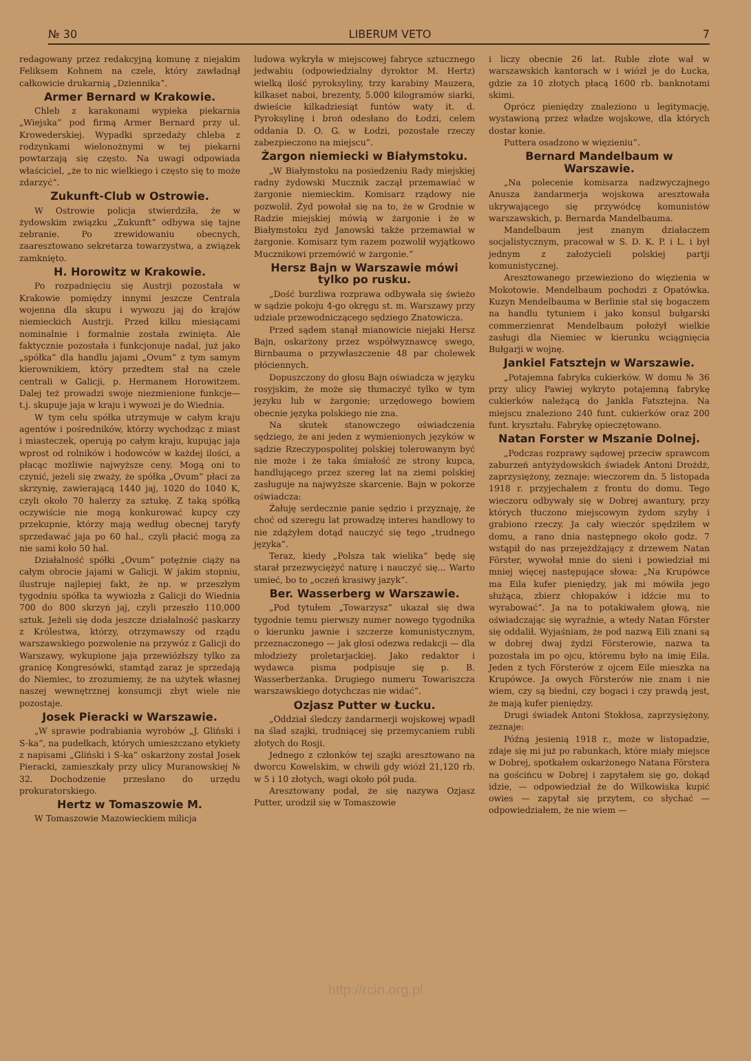№ 30 LIBERUM VETO 7
redagowany przez redakcyjną komunę z niejakim Feliksem Kohnem na czele, który zawładnął całkowicie drukarnią „Dziennika“.
Armer Bernard w Krakowie.
Chleb z karakonami wypieka piekarnia „Wiejska“ pod firmą Armer Bernard przy ul. Krowederskiej. Wypadki sprzedaży chleba z rodzynkami wielonożnymi w tej piekarni powtarzają się często. Na uwagi odpowiada właściciel, „że to nic wielkiego i często się to może zdarzyć“.
Zukunft-Club w Ostrowie.
W Ostrowie policja stwierdziła, że w żydowskim związku „Zukunft“ odbywa się tajne zebranie. Po zrewidowaniu obecnych, zaaresztowano sekretarza towarzystwa, a związek zamknięto.
H. Horowitz w Krakowie.
Po rozpadnięciu się Austrji pozostała w Krakowie pomiędzy innymi jeszcze Centrala wojenna dla skupu i wywozu jaj do krajów niemieckich Austrji. Przed kilku miesiącami nominalnie i formalnie została zwinięta. Ale faktycznie pozostała i funkcjonuje nadal, już jako „spółka“ dla handlu jajami „Ovum“ z tym samym kierownikiem, który przedtem stał na czele centrali w Galicji, p. Hermanem Horowitzem. Dalej też prowadzi swoje niezmienione funkcje—t.j. skupuje jaja w kraju i wywozi je do Wiednia.
W tym celu spółka utrzymuje w całym kraju agentów i pośredników, którzy wychodząc z miast i miasteczek, operują po całym kraju, kupując jaja wprost od rolników i hodowców w każdej ilości, a płacąc możliwie najwyższe ceny. Mogą oni to czynić, jeżeli się zważy, że spółka „Ovum“ płaci za skrzynię, zawierającą 1440 jaj, 1020 do 1040 K, czyli około 70 halerzy za sztukę. Z taką spółką oczywiście nie mogą konkurować kupcy czy przekupnie, którzy mają według obecnej taryfy sprzedawać jaja po 60 hal., czyli płacić mogą za nie sami koło 50 hal.
Działalność spółki „Ovum“ potężnie ciąży na całym obrocie jajami w Galicji. W jakim stopniu, ilustruje najlepiej fakt, że np. w przeszłym tygodniu spółka ta wywiozła z Galicji do Wiednia 700 do 800 skrzyń jaj, czyli przeszło 110,000 sztuk. Jeżeli się doda jeszcze działalność paskarzy z Królestwa, którzy, otrzymawszy od rządu warszawskiego pozwolenie na przywóz z Galicji do Warszawy, wykupione jaja przewiózłszy tylko za granicę Kongresówki, stamtąd zaraz je sprzedają do Niemiec, to zrozumiemy, że na użytek własnej naszej wewnętrznej konsumcji zbyt wiele nie pozostaje.
Josek Pieracki w Warszawie.
„W sprawie podrabiania wyrobów „J. Gliński i S-ka“, na pudełkach, których umieszczano etykiety z napisami „Gliński i S-ka“ oskarżony został Josek Pieracki, zamieszkały przy ulicy Muranowskiej № 32. Dochodzenie przesłano do urzędu prokuratorskiego.
Hertz w Tomaszowie M.
W Tomaszowie Mazowieckiem milicja
ludowa wykryła w miejscowej fabryce sztucznego jedwabiu (odpowiedzialny dyroktor M. Hertz) wielką ilość pyroksyliny, trzy karabiny Mauzera, kilkaset naboi, brezenty, 5.000 kilogramów siarki, dwieście kilkadziesiąt funtów waty it. d. Pyroksylinę i broń odesłano do Łodzi, celem oddania D. O. G. w Łodzi, pozostałe rzeczy zabezpieczono na miejscu“.
Żargon niemiecki w Białymstoku.
„W Białymstoku na posiedzeniu Rady miejskiej radny żydowski Mucznik zaczął przemawiać w żargonie niemieckim. Komisarz rządowy nie pozwolił. Żyd powołał się na to, że w Grodnie w Radzie miejskiej mówią w żargonie i że w Białymstoku żyd Janowski także przemawiał w żargonie. Komisarz tym razem pozwolił wyjątkowo Mucznikowi przemówić w żargonie.“
Hersz Bajn w Warszawie mówi tylko po rusku.
„Dość burzliwa rozprawa odbywała się świeżo w sądzie pokoju 4-go okręgu st. m. Warszawy przy udziale przewodniczącego sędziego Znatowicza.
Przed sądem stanął mianowicie niejaki Hersz Bajn, oskarżony przez współwyznawcę swego, Birnbauma o przywłaszczenie 48 par cholewek płóciennych.
Dopuszczony do głosu Bajn oświadcza w języku rosyjskim, że może się tłumaczyć tylko w tym języku lub w żargonie; urzędowego bowiem obecnie języka polskiego nie zna.
Na skutek stanowczego oświadczenia sędziego, że ani jeden z wymienionych języków w sądzie Rzeczypospolitej polskiej tolerowanym być nie może i że taka śmiałość ze strony kupca, handlującego przez szereg lat na ziemi polskiej zasługuje na najwyższe skarcenie. Bajn w pokorze oświadcza:
Żałuję serdecznie panie sędzio i przyznaję, że choć od szeregu lat prowadzę interes handlowy to nie zdążyłem dotąd nauczyć się tego „trudnego języka“.
Teraz, kiedy „Polsza tak wielika“ będę się starał przezwyciężyć naturę i nauczyć się... Warto umieć, bo to „oczeń krasiwy jazyk“.
Ber. Wasserberg w Warszawie.
„Pod tytułem „Towarzysz“ ukazał się dwa tygodnie temu pierwszy numer nowego tygodnika o kierunku jawnie i szczerze komunistycznym, przeznaczonego — jak głosi odezwa redakcji — dla młodzieży proletarjackiej. Jako redaktor i wydawca pisma podpisuje się p. B. Wasserberżanka. Drugiego numeru Towariszcza warszawskiego dotychczas nie widać“.
Ozjasz Putter w Łucku.
„Oddział śledczy żandarmerji wojskowej wpadł na ślad szajki, trudniącej się przemycaniem rubli złotych do Rosji.
Jednego z członków tej szajki aresztowano na dworcu Kowelskim, w chwili gdy wiózł 21,120 rb. w 5 i 10 złotych, wagi około pół puda.
Aresztowany podał, że się nazywa Ozjasz Putter, urodził się w Tomaszowie
i liczy obecnie 26 lat. Ruble złote wał w warszawskich kantorach w i wiózł je do Łucka, gdzie za 10 złotych płacą 1600 rb. banknotami skimi.
Oprócz pieniędzy znaleziono u legitymację, wystawioną przez władze wojskowe, dla których dostar konie.
Puttera osadzono w więzieniu“.
Bernard Mandelbaum w Warszawie.
„Na polecenie komisarza nadzwyczajnego Anusza żandarmerja wojskowa aresztowała ukrywającego się przywódcę komunistów warszawskich, p. Bernarda Mandelbauma.
Mandelbaum jest znanym działaczem socjalistycznym, pracował w S. D. K. P. i L. i był jednym z założycieli polskiej partji komunistycznej.
Aresztowanego przewieziono do więzienia w Mokotowie. Mendelbaum pochodzi z Opatówka. Kuzyn Mendelbauma w Berlinie stał się bogaczem na handlu tytuniem i jako konsul bułgarski commerzienrat Mendelbaum położył wielkie zasługi dla Niemiec w kierunku wciągnięcia Bułgarji w wojnę.
Jankiel Fatsztejn w Warszawie.
„Potajemna fabryka cukierków. W domu № 36 przy ulicy Pawiej wykryto potajemną fabrykę cukierków należącą do Jankla Fatsztejna. Na miejscu znaleziono 240 funt. cukierków oraz 200 funt. kryształu. Fabrykę opieczętowano.
Natan Forster w Mszanie Dolnej.
„Podczas rozprawy sądowej przeciw sprawcom zaburzeń antyżydowskich świadek Antoni Drożdż, zaprzysiężony, zeznaje: wieczorem dn. 5 listopada 1918 r. przyjechałem z frontu do domu. Tego wieczoru odbywały się w Dobrej awantury, przy których tłuczono miejscowym żydom szyby i grabiono rzeczy. Ja cały wieczór spędziłem w domu, a rano dnia następnego około godz. 7 wstąpił do nas przejeżdżający z drzewem Natan Förster, wywołał mnie do sieni i powiedział mi mniej więcej następujące słowa: „Na Krupówce ma Eila kufer pieniędzy, jak mi mówiła jego służąca, zbierz chłopaków i idźcie mu to wyrabować“. Ja na to potakiwałem głową, nie oświadczając się wyraźnie, a wtedy Natan Förster się oddalił. Wyjaśniam, że pod nazwą Eili znani są w dobrej dwaj żydzi Försterowie, nazwa ta pozostała im po ojcu, któremu było na imię Eila. Jeden z tych Försterów z ojcem Eile mieszka na Krupówce. Ja owych Försterów nie znam i nie wiem, czy są biedni, czy bogaci i czy prawdą jest, że mają kufer pieniędzy.
Drugi świadek Antoni Stokłosa, zaprzysiężony, zeznaje:
Późną jesienią 1918 r., może w listopadzie, zdaje się mi już po rabunkach, które miały miejsce w Dobrej, spotkałem oskarżonego Natana Förstera na gościńcu w Dobrej i zapytałem się go, dokąd idzie, — odpowiedział że do Wilkowiska kupić owies — zapytał się przytem, co słychać — odpowiedziałem, że nie wiem —
http://rcin.org.pl